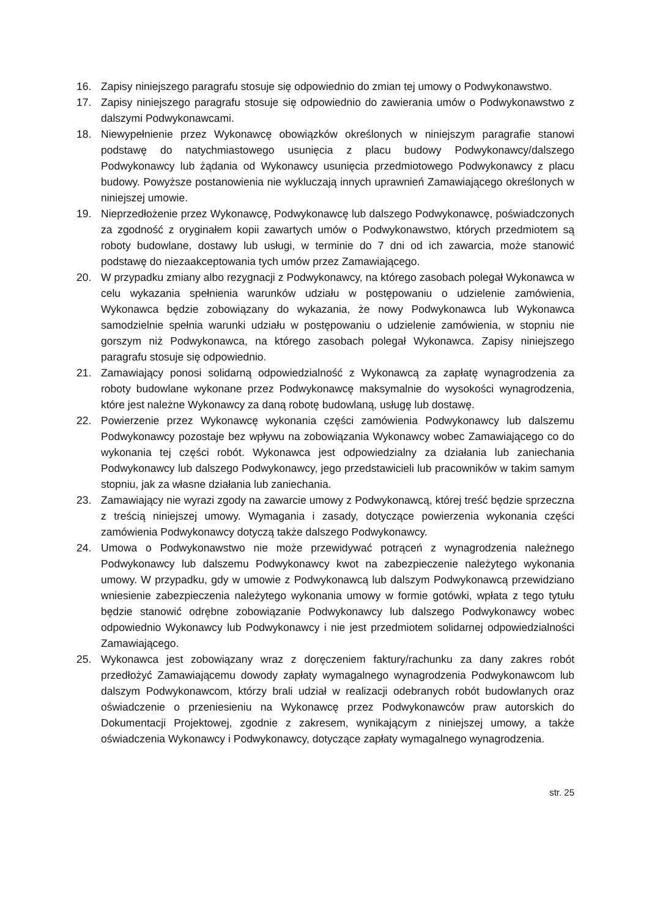16. Zapisy niniejszego paragrafu stosuje się odpowiednio do zmian tej umowy o Podwykonawstwo.
17. Zapisy niniejszego paragrafu stosuje się odpowiednio do zawierania umów o Podwykonawstwo z dalszymi Podwykonawcami.
18. Niewypełnienie przez Wykonawcę obowiązków określonych w niniejszym paragrafie stanowi podstawę do natychmiastowego usunięcia z placu budowy Podwykonawcy/dalszego Podwykonawcy lub żądania od Wykonawcy usunięcia przedmiotowego Podwykonawcy z placu budowy. Powyższe postanowienia nie wykluczają innych uprawnień Zamawiającego określonych w niniejszej umowie.
19. Nieprzedłożenie przez Wykonawcę, Podwykonawcę lub dalszego Podwykonawcę, poświadczonych za zgodność z oryginałem kopii zawartych umów o Podwykonawstwo, których przedmiotem są roboty budowlane, dostawy lub usługi, w terminie do 7 dni od ich zawarcia, może stanowić podstawę do niezaakceptowania tych umów przez Zamawiającego.
20. W przypadku zmiany albo rezygnacji z Podwykonawcy, na którego zasobach polegał Wykonawca w celu wykazania spełnienia warunków udziału w postępowaniu o udzielenie zamówienia, Wykonawca będzie zobowiązany do wykazania, że nowy Podwykonawca lub Wykonawca samodzielnie spełnia warunki udziału w postępowaniu o udzielenie zamówienia, w stopniu nie gorszym niż Podwykonawca, na którego zasobach polegał Wykonawca. Zapisy niniejszego paragrafu stosuje się odpowiednio.
21. Zamawiający ponosi solidarną odpowiedzialność z Wykonawcą za zapłatę wynagrodzenia za roboty budowlane wykonane przez Podwykonawcę maksymalnie do wysokości wynagrodzenia, które jest należne Wykonawcy za daną robotę budowlaną, usługę lub dostawę.
22. Powierzenie przez Wykonawcę wykonania części zamówienia Podwykonawcy lub dalszemu Podwykonawcy pozostaje bez wpływu na zobowiązania Wykonawcy wobec Zamawiającego co do wykonania tej części robót. Wykonawca jest odpowiedzialny za działania lub zaniechania Podwykonawcy lub dalszego Podwykonawcy, jego przedstawicieli lub pracowników w takim samym stopniu, jak za własne działania lub zaniechania.
23. Zamawiający nie wyrazi zgody na zawarcie umowy z Podwykonawcą, której treść będzie sprzeczna z treścią niniejszej umowy. Wymagania i zasady, dotyczące powierzenia wykonania części zamówienia Podwykonawcy dotyczą także dalszego Podwykonawcy.
24. Umowa o Podwykonawstwo nie może przewidywać potrąceń z wynagrodzenia należnego Podwykonawcy lub dalszemu Podwykonawcy kwot na zabezpieczenie należytego wykonania umowy. W przypadku, gdy w umowie z Podwykonawcą lub dalszym Podwykonawcą przewidziano wniesienie zabezpieczenia należytego wykonania umowy w formie gotówki, wpłata z tego tytułu będzie stanowić odrębne zobowiązanie Podwykonawcy lub dalszego Podwykonawcy wobec odpowiednio Wykonawcy lub Podwykonawcy i nie jest przedmiotem solidarnej odpowiedzialności Zamawiającego.
25. Wykonawca jest zobowiązany wraz z doręczeniem faktury/rachunku za dany zakres robót przedłożyć Zamawiającemu dowody zapłaty wymagalnego wynagrodzenia Podwykonawcom lub dalszym Podwykonawcom, którzy brali udział w realizacji odebranych robót budowlanych oraz oświadczenie o przeniesieniu na Wykonawcę przez Podwykonawców praw autorskich do Dokumentacji Projektowej, zgodnie z zakresem, wynikającym z niniejszej umowy, a także oświadczenia Wykonawcy i Podwykonawcy, dotyczące zapłaty wymagalnego wynagrodzenia.
str. 25